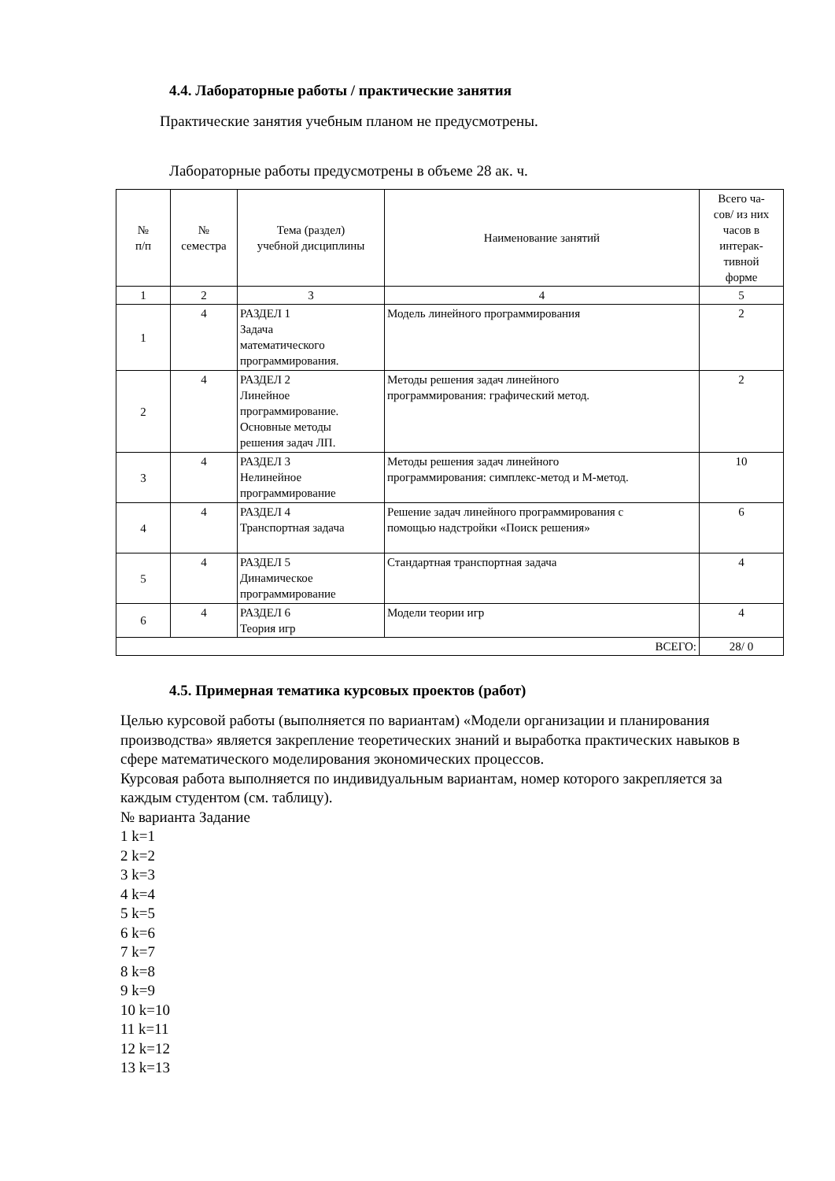4.4. Лабораторные работы / практические занятия
Практические занятия учебным планом не предусмотрены.
Лабораторные работы предусмотрены в объеме 28 ак. ч.
| № п/п | № семестра | Тема (раздел) учебной дисциплины | Наименование занятий | Всего ча- сов/ из них часов в интерак- тивной форме |
| --- | --- | --- | --- | --- |
| 1 | 2 | 3 | 4 | 5 |
| 1 | 4 | РАЗДЕЛ 1 Задача математического программирования. | Модель линейного программирования | 2 |
| 2 | 4 | РАЗДЕЛ 2 Линейное программирование. Основные методы решения задач ЛП. | Методы решения задач линейного программирования: графический метод. | 2 |
| 3 | 4 | РАЗДЕЛ 3 Нелинейное программирование | Методы решения задач линейного программирования: симплекс-метод и М-метод. | 10 |
| 4 | 4 | РАЗДЕЛ 4 Транспортная задача | Решение задач линейного программирования с помощью надстройки «Поиск решения» | 6 |
| 5 | 4 | РАЗДЕЛ 5 Динамическое программирование | Стандартная транспортная задача | 4 |
| 6 | 4 | РАЗДЕЛ 6 Теория игр | Модели теории игр | 4 |
| ВСЕГО: | | | | 28/ 0 |
4.5. Примерная тематика курсовых проектов (работ)
Целью курсовой работы (выполняется по вариантам) «Модели организации и планирования производства» является закрепление теоретических знаний и выработка практических навыков в сфере математического моделирования экономических процессов.
Курсовая работа выполняется по индивидуальным вариантам, номер которого закрепляется за каждым студентом (см. таблицу).
№ варианта Задание
1 k=1
2 k=2
3 k=3
4 k=4
5 k=5
6 k=6
7 k=7
8 k=8
9 k=9
10 k=10
11 k=11
12 k=12
13 k=13